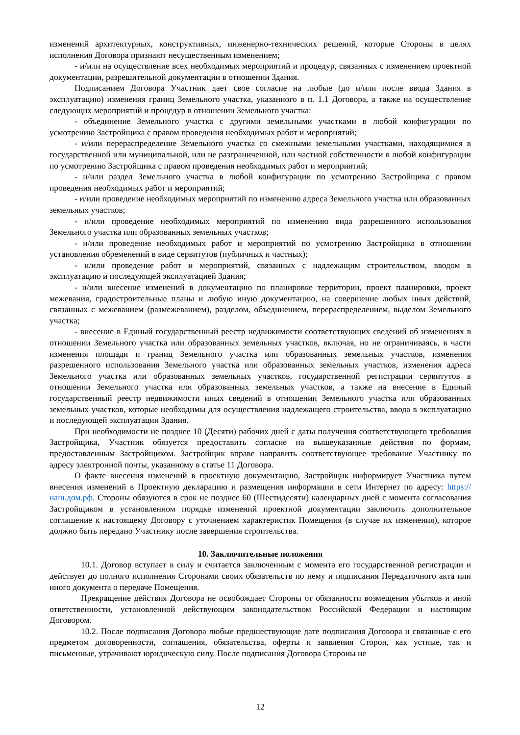изменений архитектурных, конструктивных, инженерно-технических решений, которые Стороны в целях исполнения Договора признают несущественным изменением;
- и/или на осуществление всех необходимых мероприятий и процедур, связанных с изменением проектной документации, разрешительной документации в отношении Здания.
Подписанием Договора Участник дает свое согласие на любые (до и/или после ввода Здания в эксплуатацию) изменения границ Земельного участка, указанного в п. 1.1 Договора, а также на осуществление следующих мероприятий и процедур в отношении Земельного участка:
- объединение Земельного участка с другими земельными участками в любой конфигурации по усмотрению Застройщика с правом проведения необходимых работ и мероприятий;
- и/или перераспределение Земельного участка со смежными земельными участками, находящимися в государственной или муниципальной, или не разграниченной, или частной собственности в любой конфигурации по усмотрению Застройщика с правом проведения необходимых работ и мероприятий;
- и/или раздел Земельного участка в любой конфигурации по усмотрению Застройщика с правом проведения необходимых работ и мероприятий;
- и/или проведение необходимых мероприятий по изменению адреса Земельного участка или образованных земельных участков;
- и/или проведение необходимых мероприятий по изменению вида разрешенного использования Земельного участка или образованных земельных участков;
- и/или проведение необходимых работ и мероприятий по усмотрению Застройщика в отношении установления обременений в виде сервитутов (публичных и частных);
- и/или проведение работ и мероприятий, связанных с надлежащим строительством, вводом в эксплуатацию и последующей эксплуатацией Здания;
- и/или внесение изменений в документацию по планировке территории, проект планировки, проект межевания, градостроительные планы и любую иную документацию, на совершение любых иных действий, связанных с межеванием (размежеванием), разделом, объединением, перераспределением, выделом Земельного участка;
- внесение в Единый государственный реестр недвижимости соответствующих сведений об изменениях в отношении Земельного участка или образованных земельных участков, включая, но не ограничиваясь, в части изменения площади и границ Земельного участка или образованных земельных участков, изменения разрешенного использования Земельного участка или образованных земельных участков, изменения адреса Земельного участка или образованных земельных участков, государственной регистрации сервитутов в отношении Земельного участка или образованных земельных участков, а также на внесение в Единый государственный реестр недвижимости иных сведений в отношении Земельного участка или образованных земельных участков, которые необходимы для осуществления надлежащего строительства, ввода в эксплуатацию и последующей эксплуатации Здания.
При необходимости не позднее 10 (Десяти) рабочих дней с даты получения соответствующего требования Застройщика, Участник обязуется предоставить согласие на вышеуказанные действия по формам, предоставленным Застройщиком. Застройщик вправе направить соответствующее требование Участнику по адресу электронной почты, указанному в статье 11 Договора.
О факте внесения изменений в проектную документацию, Застройщик информирует Участника путем внесения изменений в Проектную декларацию и размещения информации в сети Интернет по адресу: https://наш.дом.рф. Стороны обязуются в срок не позднее 60 (Шестидесяти) календарных дней с момента согласования Застройщиком в установленном порядке изменений проектной документации заключить дополнительное соглашение к настоящему Договору с уточнением характеристик Помещения (в случае их изменения), которое должно быть передано Участнику после завершения строительства.
10. Заключительные положения
10.1. Договор вступает в силу и считается заключенным с момента его государственной регистрации и действует до полного исполнения Сторонами своих обязательств по нему и подписания Передаточного акта или иного документа о передаче Помещения.
Прекращение действия Договора не освобождает Стороны от обязанности возмещения убытков и иной ответственности, установленной действующим законодательством Российской Федерации и настоящим Договором.
10.2. После подписания Договора любые предшествующие дате подписания Договора и связанные с его предметом договоренности, соглашения, обязательства, оферты и заявления Сторон, как устные, так и письменные, утрачивают юридическую силу. После подписания Договора Стороны не
12